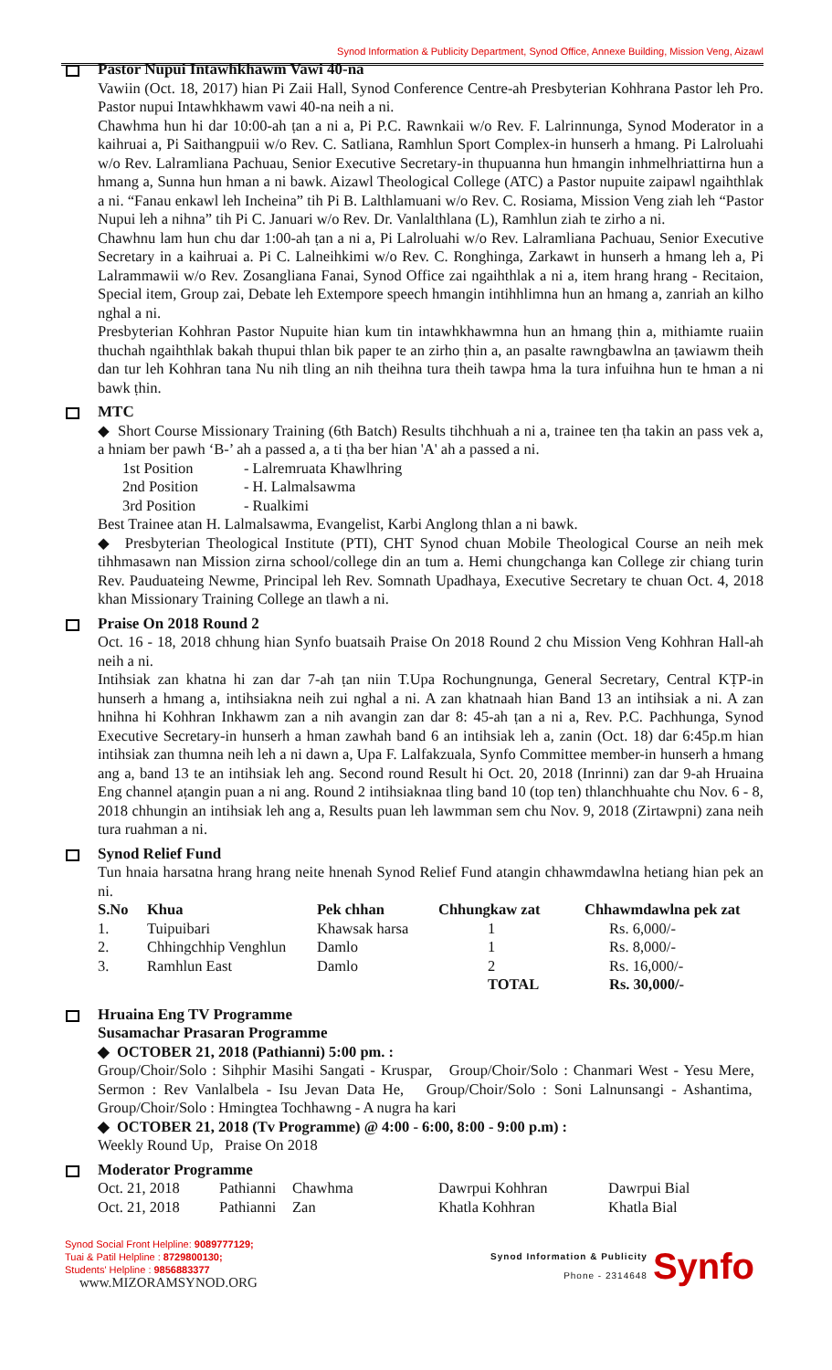Synod Information & Publicity Department, Synod Office, Annexe Building, Mission Veng, Aizawl
Pastor Nupui Intawhkhawm Vawi 40-na
Vawiin (Oct. 18, 2017) hian Pi Zaii Hall, Synod Conference Centre-ah Presbyterian Kohhrana Pastor leh Pro. Pastor nupui Intawhkhawm vawi 40-na neih a ni.
Chawhma hun hi dar 10:00-ah ṭan a ni a, Pi P.C. Rawnkaii w/o Rev. F. Lalrinnunga, Synod Moderator in a kaihruai a, Pi Saithangpuii w/o Rev. C. Satliana, Ramhlun Sport Complex-in hunserh a hmang. Pi Lalroluahi w/o Rev. Lalramliana Pachuau, Senior Executive Secretary-in thupuanna hun hmangin inhmelhriattirna hun a hmang a, Sunna hun hman a ni bawk. Aizawl Theological College (ATC) a Pastor nupuite zaipawl ngaihthlak a ni. “Fanau enkawl leh Incheina” tih Pi B. Lalthlamuani w/o Rev. C. Rosiama, Mission Veng ziah leh “Pastor Nupui leh a nihna” tih Pi C. Januari w/o Rev. Dr. Vanlalthlana (L), Ramhlun ziah te zirho a ni.
Chawhnu lam hun chu dar 1:00-ah ṭan a ni a, Pi Lalroluahi w/o Rev. Lalramliana Pachuau, Senior Executive Secretary in a kaihruai a. Pi C. Lalneihkimi w/o Rev. C. Ronghinga, Zarkawt in hunserh a hmang leh a, Pi Lalrammawii w/o Rev. Zosangliana Fanai, Synod Office zai ngaihthlak a ni a, item hrang hrang - Recitaion, Special item, Group zai, Debate leh Extempore speech hmangin intihhlimna hun an hmang a, zanriah an kilho nghal a ni.
Presbyterian Kohhran Pastor Nupuite hian kum tin intawhkhawmna hun an hmang ṭhin a, mithiamte ruaiin thuchah ngaihthlak bakah thupui thlan bik paper te an zirho ṭhin a, an pasalte rawngbawlna an ṭawiawm theih dan tur leh Kohhran tana Nu nih tling an nih theihna tura theih tawpa hma la tura infuihna hun te hman a ni bawk ṭhin.
MTC
◆ Short Course Missionary Training (6th Batch) Results tihchhuah a ni a, trainee ten ṭha takin an pass vek a, a hniam ber pawh ‘B-’ ah a passed a, a ti ṭha ber hian 'A' ah a passed a ni.
| 1st Position | - Lalremruata Khawlhring |
| 2nd Position | - H. Lalmalsawma |
| 3rd Position | - Rualkimi |
Best Trainee atan H. Lalmalsawma, Evangelist, Karbi Anglong thlan a ni bawk.
◆ Presbyterian Theological Institute (PTI), CHT Synod chuan Mobile Theological Course an neih mek tihhmasawn nan Mission zirna school/college din an tum a. Hemi chungchanga kan College zir chiang turin Rev. Pauduateing Newme, Principal leh Rev. Somnath Upadhaya, Executive Secretary te chuan Oct. 4, 2018 khan Missionary Training College an tlawh a ni.
Praise On 2018 Round 2
Oct. 16 - 18, 2018 chhung hian Synfo buatsaih Praise On 2018 Round 2 chu Mission Veng Kohhran Hall-ah neih a ni.
Intihsiak zan khatna hi zan dar 7-ah ṭan niin T.Upa Rochungnunga, General Secretary, Central KṬP-in hunserh a hmang a, intihsiakna neih zui nghal a ni. A zan khatnaah hian Band 13 an intihsiak a ni. A zan hnihna hi Kohhran Inkhawm zan a nih avangin zan dar 8: 45-ah ṭan a ni a, Rev. P.C. Pachhunga, Synod Executive Secretary-in hunserh a hman zawhah band 6 an intihsiak leh a, zanin (Oct. 18) dar 6:45p.m hian intihsiak zan thumna neih leh a ni dawn a, Upa F. Lalfakzuala, Synfo Committee member-in hunserh a hmang ang a, band 13 te an intihsiak leh ang. Second round Result hi Oct. 20, 2018 (Inrinni) zan dar 9-ah Hruaina Eng channel aṭangin puan a ni ang. Round 2 intihsiaknaa tling band 10 (top ten) thlanchhuahte chu Nov. 6 - 8, 2018 chhungin an intihsiak leh ang a, Results puan leh lawmman sem chu Nov. 9, 2018 (Zirtawpni) zana neih tura ruahman a ni.
Synod Relief Fund
Tun hnaia harsatna hrang hrang neite hnenah Synod Relief Fund atangin chhawmdawlna hetiang hian pek an ni.
| S.No | Khua | Pek chhan | Chhungkaw zat | Chhawmdawlna pek zat |
| --- | --- | --- | --- | --- |
| 1. | Tuipuibari | Khawsak harsa | 1 | Rs. 6,000/- |
| 2. | Chhingchhip Venghlun | Damlo | 1 | Rs. 8,000/- |
| 3. | Ramhlun East | Damlo | 2 | Rs. 16,000/- |
| | | | TOTAL | Rs. 30,000/- |
Hruaina Eng TV Programme
Susamachar Prasaran Programme
◆ OCTOBER 21, 2018 (Pathianni) 5:00 pm. :
Group/Choir/Solo : Sihphir Masihi Sangati - Kruspar, Group/Choir/Solo : Chanmari West - Yesu Mere, Sermon : Rev Vanlalbela - Isu Jevan Data He, Group/Choir/Solo : Soni Lalnunsangi - Ashantima, Group/Choir/Solo : Hmingtea Tochhawng - A nugra ha kari
◆ OCTOBER 21, 2018 (Tv Programme) @ 4:00 - 6:00, 8:00 - 9:00 p.m) :
Weekly Round Up, Praise On 2018
Moderator Programme
| Oct. 21, 2018 | Pathianni | Chawhma | Dawrpui Kohhran | Dawrpui Bial |
| Oct. 21, 2018 | Pathianni | Zan | Khatla Kohhran | Khatla Bial |
Synod Social Front Helpline: 9089777129;
Tuai & Patil Helpline : 8729800130;
Students' Helpline : 9856883377
www.MIZORAMSYNOD.ORG
Synod Information & Publicity
Phone - 2314648
Synfo